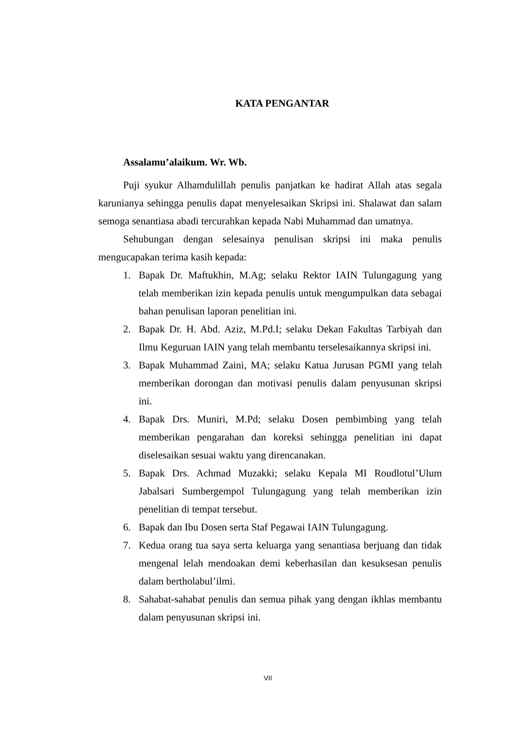KATA PENGANTAR
Assalamu’alaikum. Wr. Wb.
Puji syukur Alhamdulillah penulis panjatkan ke hadirat Allah atas segala karunianya sehingga penulis dapat menyelesaikan Skripsi ini. Shalawat dan salam semoga senantiasa abadi tercurahkan kepada Nabi Muhammad dan umatnya.
Sehubungan dengan selesainya penulisan skripsi ini maka penulis mengucapakan terima kasih kepada:
1. Bapak Dr. Maftukhin, M.Ag; selaku Rektor IAIN Tulungagung yang telah memberikan izin kepada penulis untuk mengumpulkan data sebagai bahan penulisan laporan penelitian ini.
2. Bapak Dr. H. Abd. Aziz, M.Pd.I; selaku Dekan Fakultas Tarbiyah dan Ilmu Keguruan IAIN yang telah membantu terselesaikannya skripsi ini.
3. Bapak Muhammad Zaini, MA; selaku Katua Jurusan PGMI yang telah memberikan dorongan dan motivasi penulis dalam penyusunan skripsi ini.
4. Bapak Drs. Muniri, M.Pd; selaku Dosen pembimbing yang telah memberikan pengarahan dan koreksi sehingga penelitian ini dapat diselesaikan sesuai waktu yang direncanakan.
5. Bapak Drs. Achmad Muzakki; selaku Kepala MI Roudlotul’Ulum Jabalsari Sumbergempol Tulungagung yang telah memberikan izin penelitian di tempat tersebut.
6. Bapak dan Ibu Dosen serta Staf Pegawai IAIN Tulungagung.
7. Kedua orang tua saya serta keluarga yang senantiasa berjuang dan tidak mengenal lelah mendoakan demi keberhasilan dan kesuksesan penulis dalam bertholabul’ilmi.
8. Sahabat-sahabat penulis dan semua pihak yang dengan ikhlas membantu dalam penyusunan skripsi ini.
VII